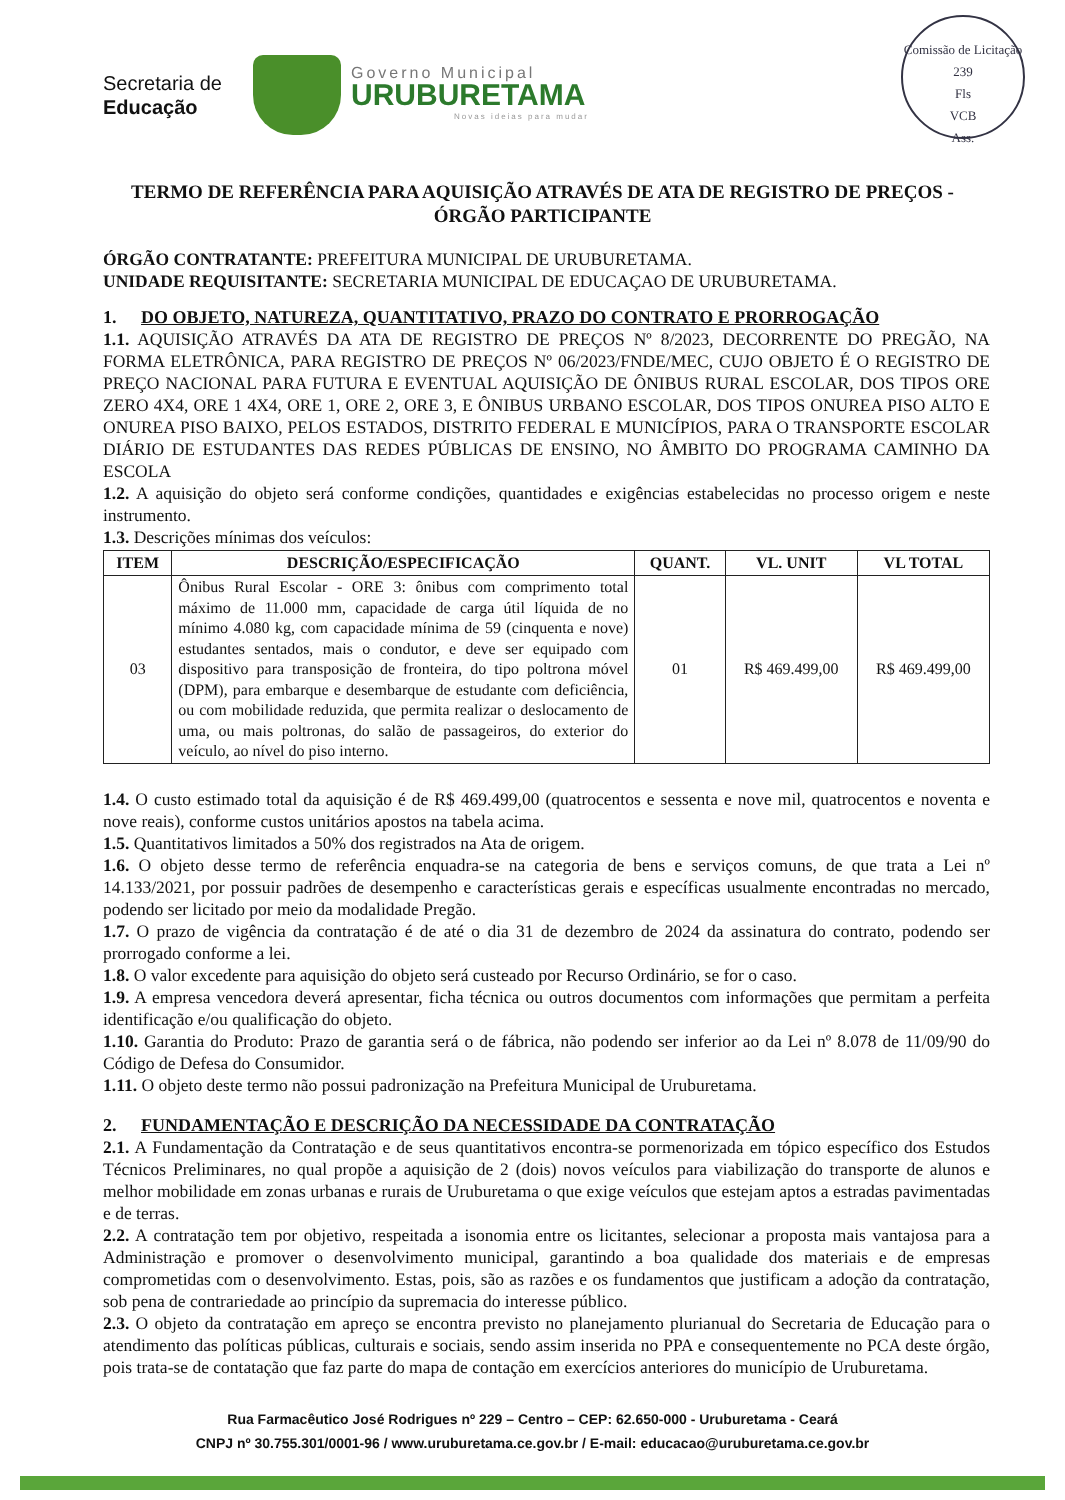Secretaria de
Educação
Governo Municipal
URUBURETAMA
Novas ideias para mudar
Comissão de Licitação
239
Fls
VCB
Ass.
TERMO DE REFERÊNCIA PARA AQUISIÇÃO ATRAVÉS DE ATA DE REGISTRO DE PREÇOS - ÓRGÃO PARTICIPANTE
ÓRGÃO CONTRATANTE: PREFEITURA MUNICIPAL DE URUBURETAMA.
UNIDADE REQUISITANTE: SECRETARIA MUNICIPAL DE EDUCAÇAO DE URUBURETAMA.
1. DO OBJETO, NATUREZA, QUANTITATIVO, PRAZO DO CONTRATO E PRORROGAÇÃO
1.1. AQUISIÇÃO ATRAVÉS DA ATA DE REGISTRO DE PREÇOS Nº 8/2023, DECORRENTE DO PREGÃO, NA FORMA ELETRÔNICA, PARA REGISTRO DE PREÇOS Nº 06/2023/FNDE/MEC, CUJO OBJETO É O REGISTRO DE PREÇO NACIONAL PARA FUTURA E EVENTUAL AQUISIÇÃO DE ÔNIBUS RURAL ESCOLAR, DOS TIPOS ORE ZERO 4X4, ORE 1 4X4, ORE 1, ORE 2, ORE 3, E ÔNIBUS URBANO ESCOLAR, DOS TIPOS ONUREA PISO ALTO E ONUREA PISO BAIXO, PELOS ESTADOS, DISTRITO FEDERAL E MUNICÍPIOS, PARA O TRANSPORTE ESCOLAR DIÁRIO DE ESTUDANTES DAS REDES PÚBLICAS DE ENSINO, NO ÂMBITO DO PROGRAMA CAMINHO DA ESCOLA
1.2. A aquisição do objeto será conforme condições, quantidades e exigências estabelecidas no processo origem e neste instrumento.
1.3. Descrições mínimas dos veículos:
| ITEM | DESCRIÇÃO/ESPECIFICAÇÃO | QUANT. | VL. UNIT | VL TOTAL |
| --- | --- | --- | --- | --- |
| 03 | Ônibus Rural Escolar - ORE 3: ônibus com comprimento total máximo de 11.000 mm, capacidade de carga útil líquida de no mínimo 4.080 kg, com capacidade mínima de 59 (cinquenta e nove) estudantes sentados, mais o condutor, e deve ser equipado com dispositivo para transposição de fronteira, do tipo poltrona móvel (DPM), para embarque e desembarque de estudante com deficiência, ou com mobilidade reduzida, que permita realizar o deslocamento de uma, ou mais poltronas, do salão de passageiros, do exterior do veículo, ao nível do piso interno. | 01 | R$ 469.499,00 | R$ 469.499,00 |
1.4. O custo estimado total da aquisição é de R$ 469.499,00 (quatrocentos e sessenta e nove mil, quatrocentos e noventa e nove reais), conforme custos unitários apostos na tabela acima.
1.5. Quantitativos limitados a 50% dos registrados na Ata de origem.
1.6. O objeto desse termo de referência enquadra-se na categoria de bens e serviços comuns, de que trata a Lei nº 14.133/2021, por possuir padrões de desempenho e características gerais e específicas usualmente encontradas no mercado, podendo ser licitado por meio da modalidade Pregão.
1.7. O prazo de vigência da contratação é de até o dia 31 de dezembro de 2024 da assinatura do contrato, podendo ser prorrogado conforme a lei.
1.8. O valor excedente para aquisição do objeto será custeado por Recurso Ordinário, se for o caso.
1.9. A empresa vencedora deverá apresentar, ficha técnica ou outros documentos com informações que permitam a perfeita identificação e/ou qualificação do objeto.
1.10. Garantia do Produto: Prazo de garantia será o de fábrica, não podendo ser inferior ao da Lei nº 8.078 de 11/09/90 do Código de Defesa do Consumidor.
1.11. O objeto deste termo não possui padronização na Prefeitura Municipal de Uruburetama.
2. FUNDAMENTAÇÃO E DESCRIÇÃO DA NECESSIDADE DA CONTRATAÇÃO
2.1. A Fundamentação da Contratação e de seus quantitativos encontra-se pormenorizada em tópico específico dos Estudos Técnicos Preliminares, no qual propõe a aquisição de 2 (dois) novos veículos para viabilização do transporte de alunos e melhor mobilidade em zonas urbanas e rurais de Uruburetama o que exige veículos que estejam aptos a estradas pavimentadas e de terras.
2.2. A contratação tem por objetivo, respeitada a isonomia entre os licitantes, selecionar a proposta mais vantajosa para a Administração e promover o desenvolvimento municipal, garantindo a boa qualidade dos materiais e de empresas comprometidas com o desenvolvimento. Estas, pois, são as razões e os fundamentos que justificam a adoção da contratação, sob pena de contrariedade ao princípio da supremacia do interesse público.
2.3. O objeto da contratação em apreço se encontra previsto no planejamento plurianual do Secretaria de Educação para o atendimento das políticas públicas, culturais e sociais, sendo assim inserida no PPA e consequentemente no PCA deste órgão, pois trata-se de contatação que faz parte do mapa de contação em exercícios anteriores do município de Uruburetama.
Rua Farmacêutico José Rodrigues nº 229 – Centro – CEP: 62.650-000 - Uruburetama - Ceará
CNPJ nº 30.755.301/0001-96 / www.uruburetama.ce.gov.br / E-mail: educacao@uruburetama.ce.gov.br